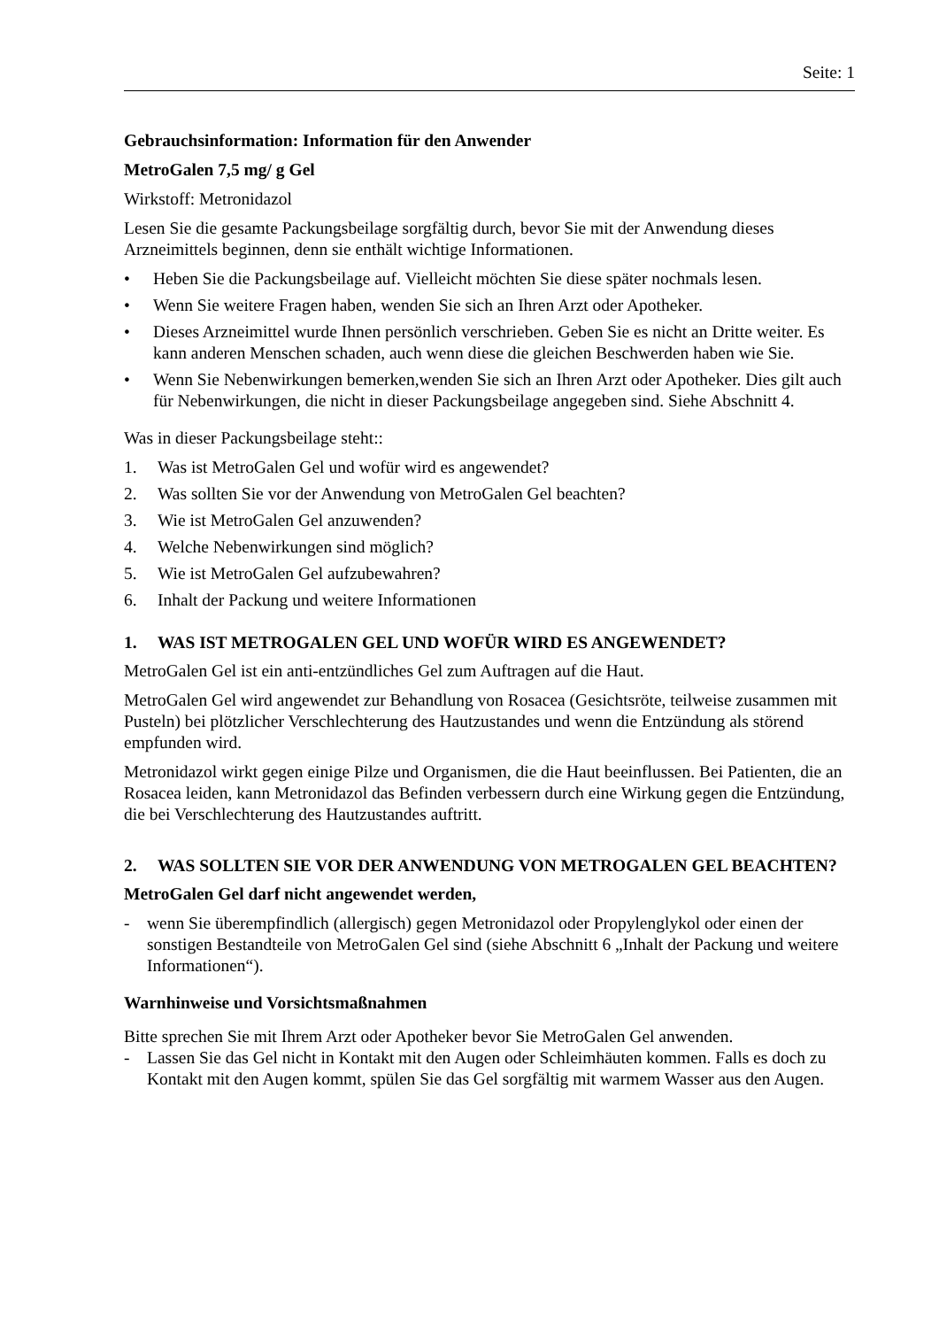Seite: 1
Gebrauchsinformation: Information für den Anwender
MetroGalen 7,5 mg/ g Gel
Wirkstoff: Metronidazol
Lesen Sie die gesamte Packungsbeilage sorgfältig durch, bevor Sie mit der Anwendung dieses Arzneimittels beginnen, denn sie enthält wichtige Informationen.
• Heben Sie die Packungsbeilage auf. Vielleicht möchten Sie diese später nochmals lesen.
• Wenn Sie weitere Fragen haben, wenden Sie sich an Ihren Arzt oder Apotheker.
• Dieses Arzneimittel wurde Ihnen persönlich verschrieben. Geben Sie es nicht an Dritte weiter. Es kann anderen Menschen schaden, auch wenn diese die gleichen Beschwerden haben wie Sie.
• Wenn Sie Nebenwirkungen bemerken,wenden Sie sich an Ihren Arzt oder Apotheker. Dies gilt auch für Nebenwirkungen, die nicht in dieser Packungsbeilage angegeben sind. Siehe Abschnitt 4.
Was in dieser Packungsbeilage steht::
1. Was ist MetroGalen Gel und wofür wird es angewendet?
2. Was sollten Sie vor der Anwendung von MetroGalen Gel beachten?
3. Wie ist MetroGalen Gel anzuwenden?
4. Welche Nebenwirkungen sind möglich?
5. Wie ist MetroGalen Gel aufzubewahren?
6. Inhalt der Packung und weitere Informationen
1. WAS IST METROGALEN GEL UND WOFÜR WIRD ES ANGEWENDET?
MetroGalen Gel ist ein anti-entzündliches Gel zum Auftragen auf die Haut.
MetroGalen Gel wird angewendet zur Behandlung von Rosacea (Gesichtsröte, teilweise zusammen mit Pusteln) bei plötzlicher Verschlechterung des Hautzustandes und wenn die Entzündung als störend empfunden wird.
Metronidazol wirkt gegen einige Pilze und Organismen, die die Haut beeinflussen. Bei Patienten, die an Rosacea leiden, kann Metronidazol das Befinden verbessern durch eine Wirkung gegen die Entzündung, die bei Verschlechterung des Hautzustandes auftritt.
2. WAS SOLLTEN SIE VOR DER ANWENDUNG VON METROGALEN GEL BEACHTEN?
MetroGalen Gel darf nicht angewendet werden,
- wenn Sie überempfindlich (allergisch) gegen Metronidazol oder Propylenglykol oder einen der sonstigen Bestandteile von MetroGalen Gel sind (siehe Abschnitt 6 „Inhalt der Packung und weitere Informationen“).
Warnhinweise und Vorsichtsmaßnahmen
Bitte sprechen Sie mit Ihrem Arzt oder Apotheker bevor Sie MetroGalen Gel anwenden.
- Lassen Sie das Gel nicht in Kontakt mit den Augen oder Schleimhäuten kommen. Falls es doch zu Kontakt mit den Augen kommt, spülen Sie das Gel sorgfältig mit warmem Wasser aus den Augen.